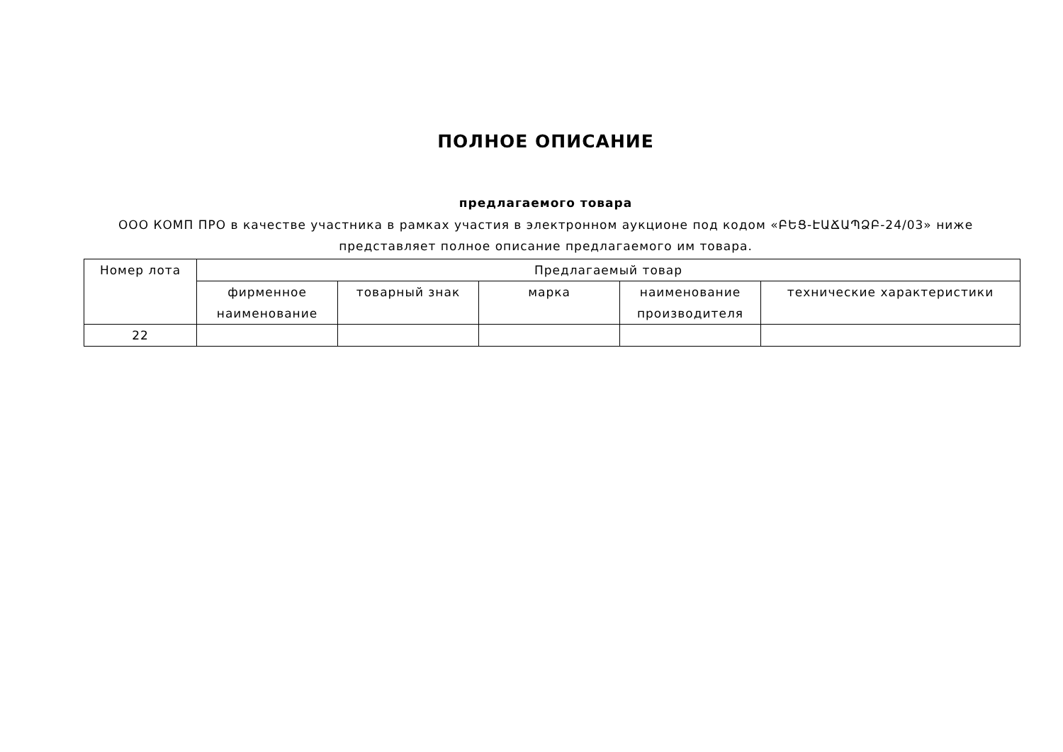ПОЛНОЕ ОПИСАНИЕ
предлагаемого товара
ООО КОМП ПРО в качестве участника в рамках участия в электронном аукционе под кодом «ԲԵՑ-ԷԱՃԱՊՁԲ-24/03» ниже представляет полное описание предлагаемого им товара.
| Номер лота | Предлагаемый товар | | | | |
| --- | --- | --- | --- | --- | --- |
| | фирменное наименование | товарный знак | марка | наименование производителя | технические характеристики |
| 22 | | | | | |